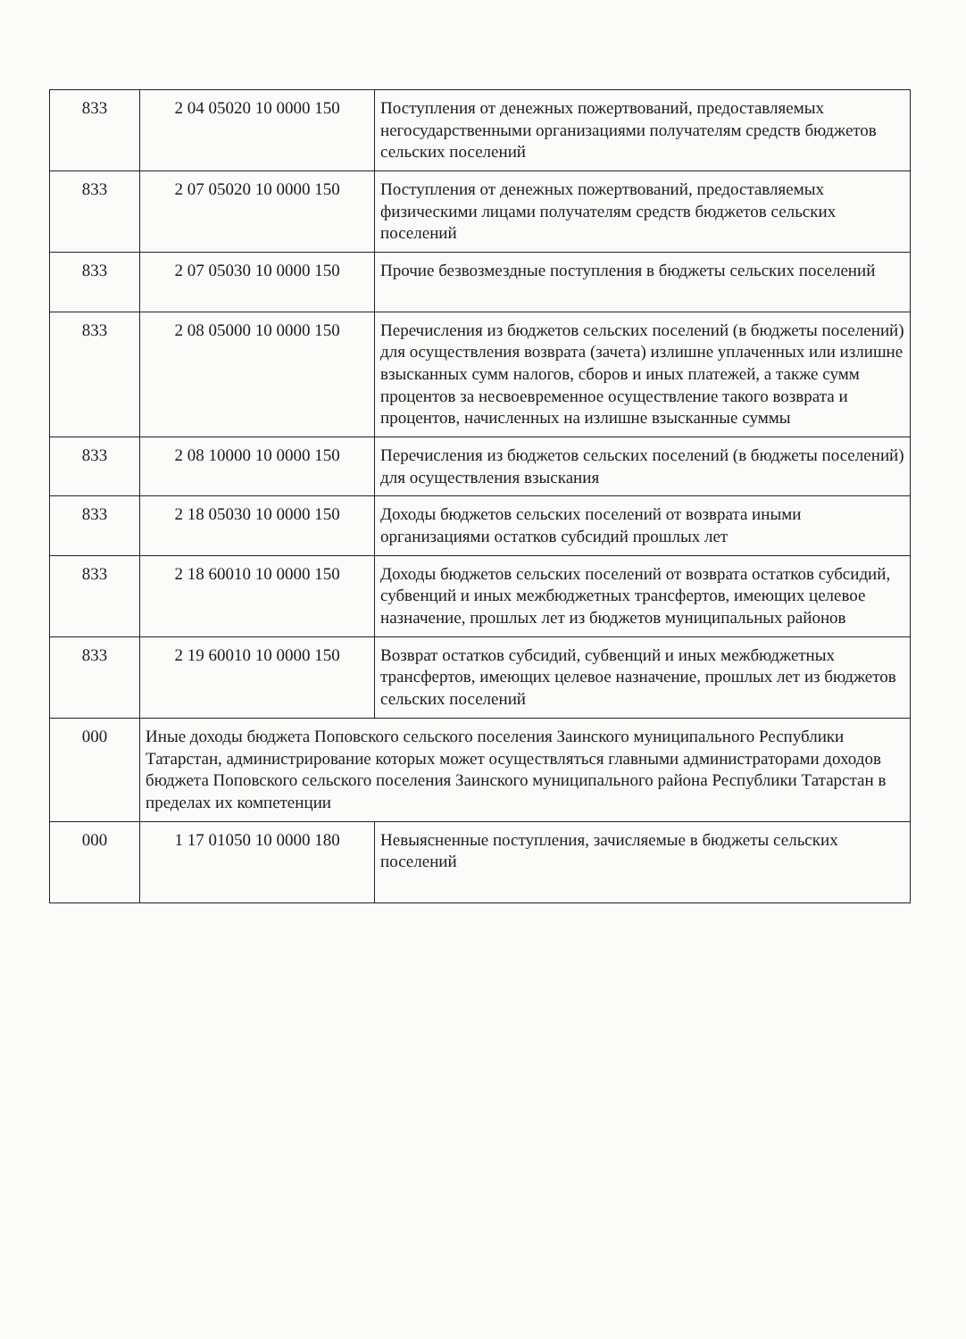| 833 | 2 04 05020 10 0000 150 | Поступления от денежных пожертвований, предоставляемых негосударственными организациями получателям средств бюджетов сельских поселений |
| 833 | 2 07 05020 10 0000 150 | Поступления от денежных пожертвований, предоставляемых физическими лицами получателям средств бюджетов сельских поселений |
| 833 | 2 07 05030 10 0000 150 | Прочие безвозмездные поступления в бюджеты сельских поселений |
| 833 | 2 08 05000 10 0000 150 | Перечисления из бюджетов сельских поселений (в бюджеты поселений) для осуществления возврата (зачета) излишне уплаченных или излишне взысканных сумм налогов, сборов и иных платежей, а также сумм процентов за несвоевременное осуществление такого возврата и процентов, начисленных на излишне взысканные суммы |
| 833 | 2 08 10000 10 0000 150 | Перечисления из бюджетов сельских поселений (в бюджеты поселений) для осуществления взыскания |
| 833 | 2 18 05030 10 0000 150 | Доходы бюджетов сельских поселений от возврата иными организациями остатков субсидий прошлых лет |
| 833 | 2 18 60010 10 0000 150 | Доходы бюджетов сельских поселений от возврата остатков субсидий, субвенций и иных межбюджетных трансфертов, имеющих целевое назначение, прошлых лет из бюджетов муниципальных районов |
| 833 | 2 19 60010 10 0000 150 | Возврат остатков субсидий, субвенций и иных межбюджетных трансфертов, имеющих целевое назначение, прошлых лет из бюджетов сельских поселений |
| 000 | Иные доходы бюджета Поповского сельского поселения Заинского муниципального Республики Татарстан, администрирование которых может осуществляться главными администраторами доходов бюджета Поповского сельского поселения Заинского муниципального района Республики Татарстан в пределах их компетенции | |
| 000 | 1 17 01050 10 0000 180 | Невыясненные поступления, зачисляемые в бюджеты сельских поселений |